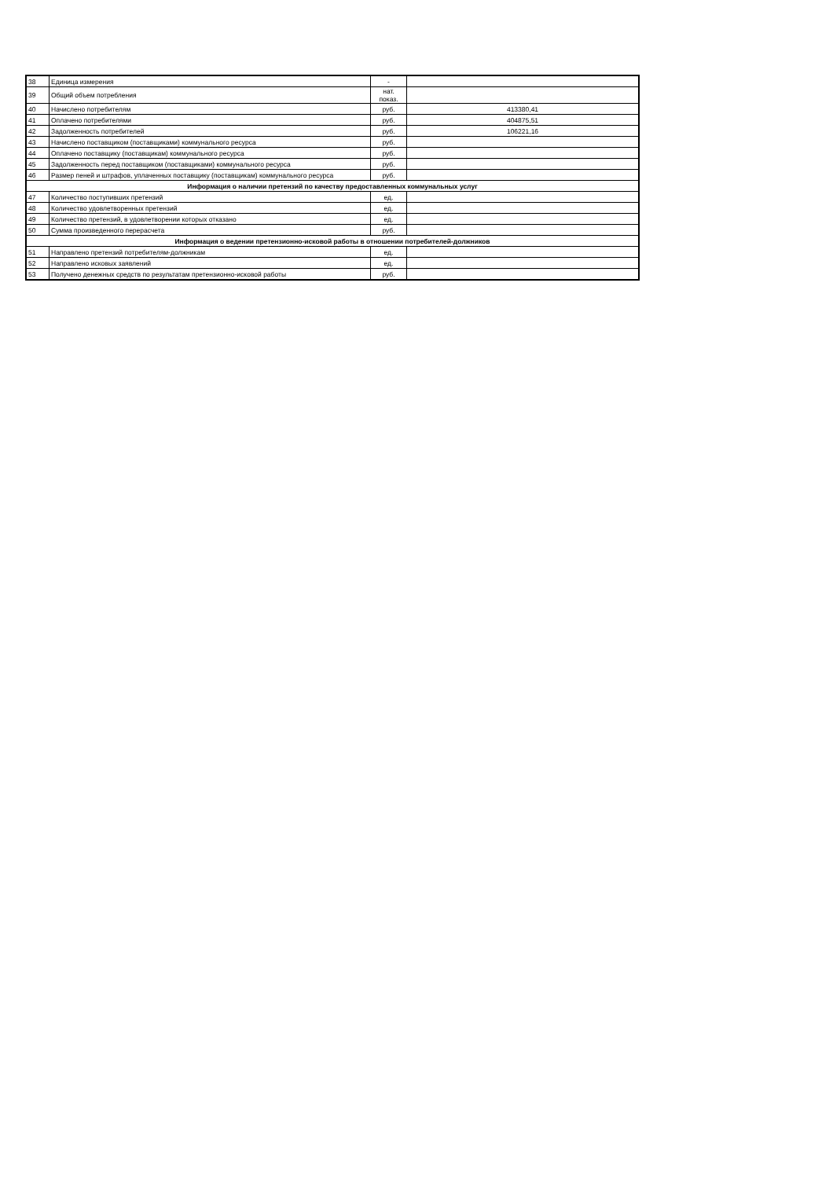| 38 | Единица измерения | - | |
| 39 | Общий объем потребления | нат. показ. | |
| 40 | Начислено потребителям | руб. | 413380,41 |
| 41 | Оплачено потребителями | руб. | 404875,51 |
| 42 | Задолженность потребителей | руб. | 106221,16 |
| 43 | Начислено поставщиком (поставщиками) коммунального ресурса | руб. | |
| 44 | Оплачено поставщику (поставщикам) коммунального ресурса | руб. | |
| 45 | Задолженность перед поставщиком (поставщиками) коммунального ресурса | руб. | |
| 46 | Размер пеней и штрафов, уплаченных поставщику (поставщикам) коммунального ресурса | руб. | |
| Информация о наличии претензий по качеству предоставленных коммунальных услуг | | | |
| 47 | Количество поступивших претензий | ед. | |
| 48 | Количество удовлетворенных претензий | ед. | |
| 49 | Количество претензий, в удовлетворении которых отказано | ед. | |
| 50 | Сумма произведенного перерасчета | руб. | |
| Информация о ведении претензионно-исковой работы в отношении потребителей-должников | | | |
| 51 | Направлено претензий потребителям-должникам | ед. | |
| 52 | Направлено исковых заявлений | ед. | |
| 53 | Получено денежных средств по результатам претензионно-исковой работы | руб. | |